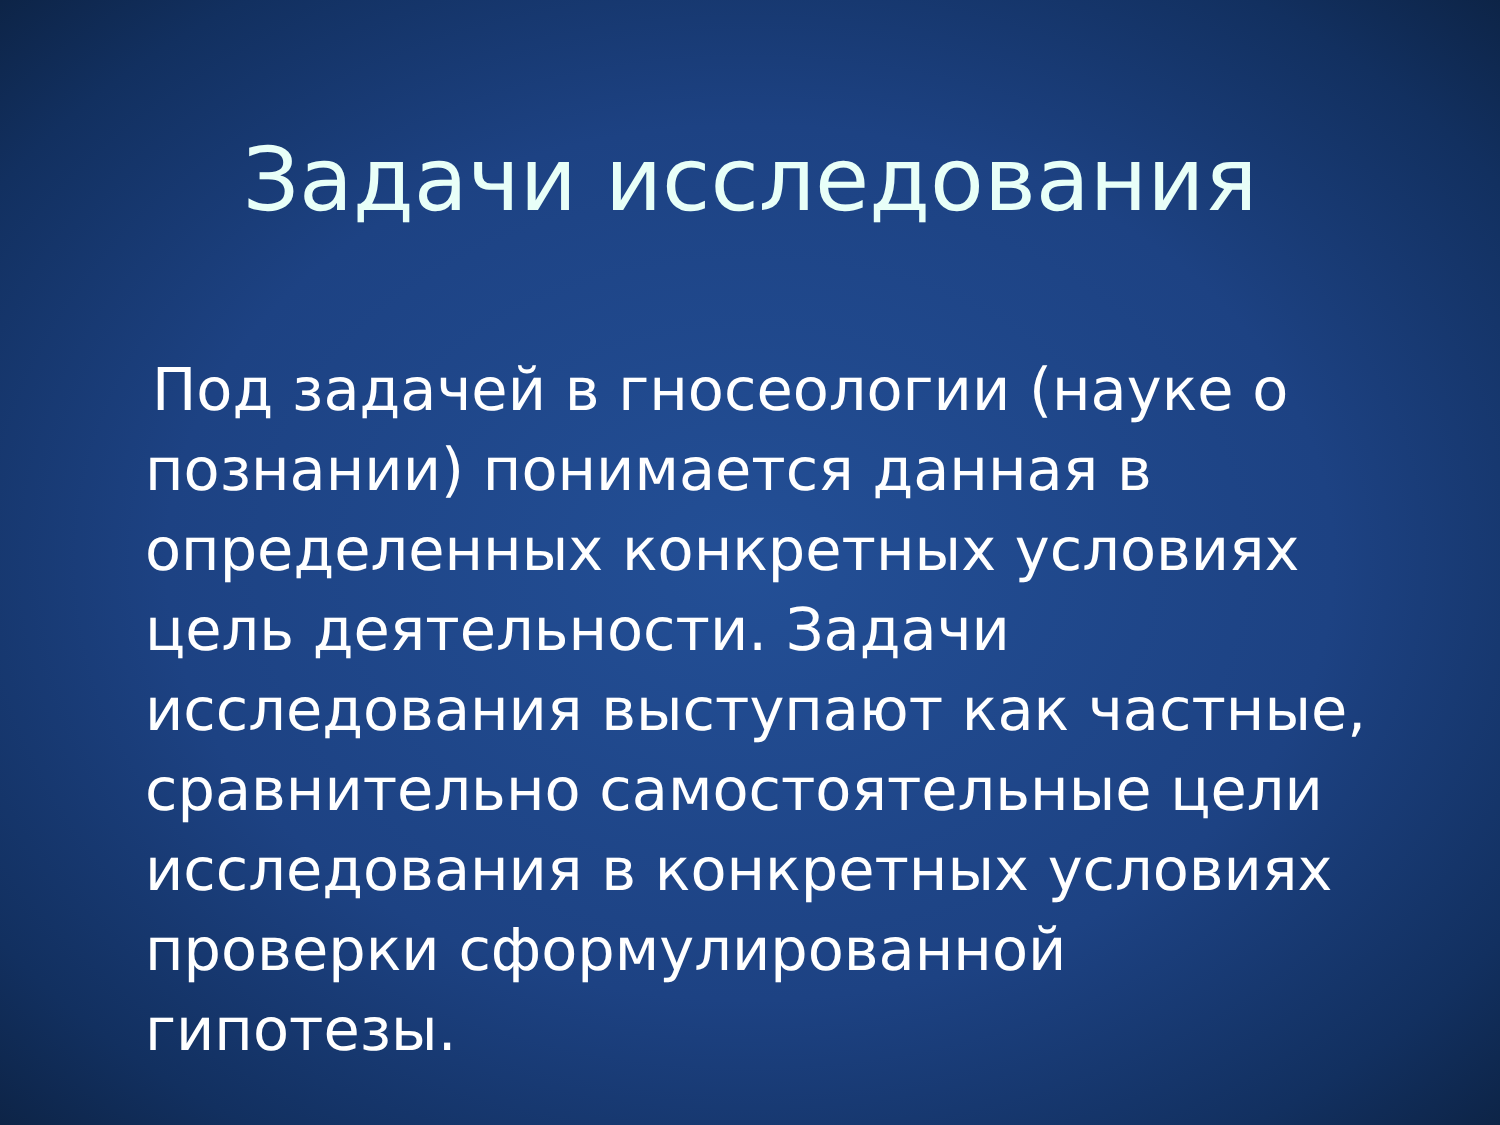Задачи исследования
Под задачей в гносеологии (науке о познании) понимается данная в определенных конкретных условиях цель деятельности. Задачи исследования выступают как частные, сравнительно самостоятельные цели исследования в конкретных условиях проверки сформулированной гипотезы.